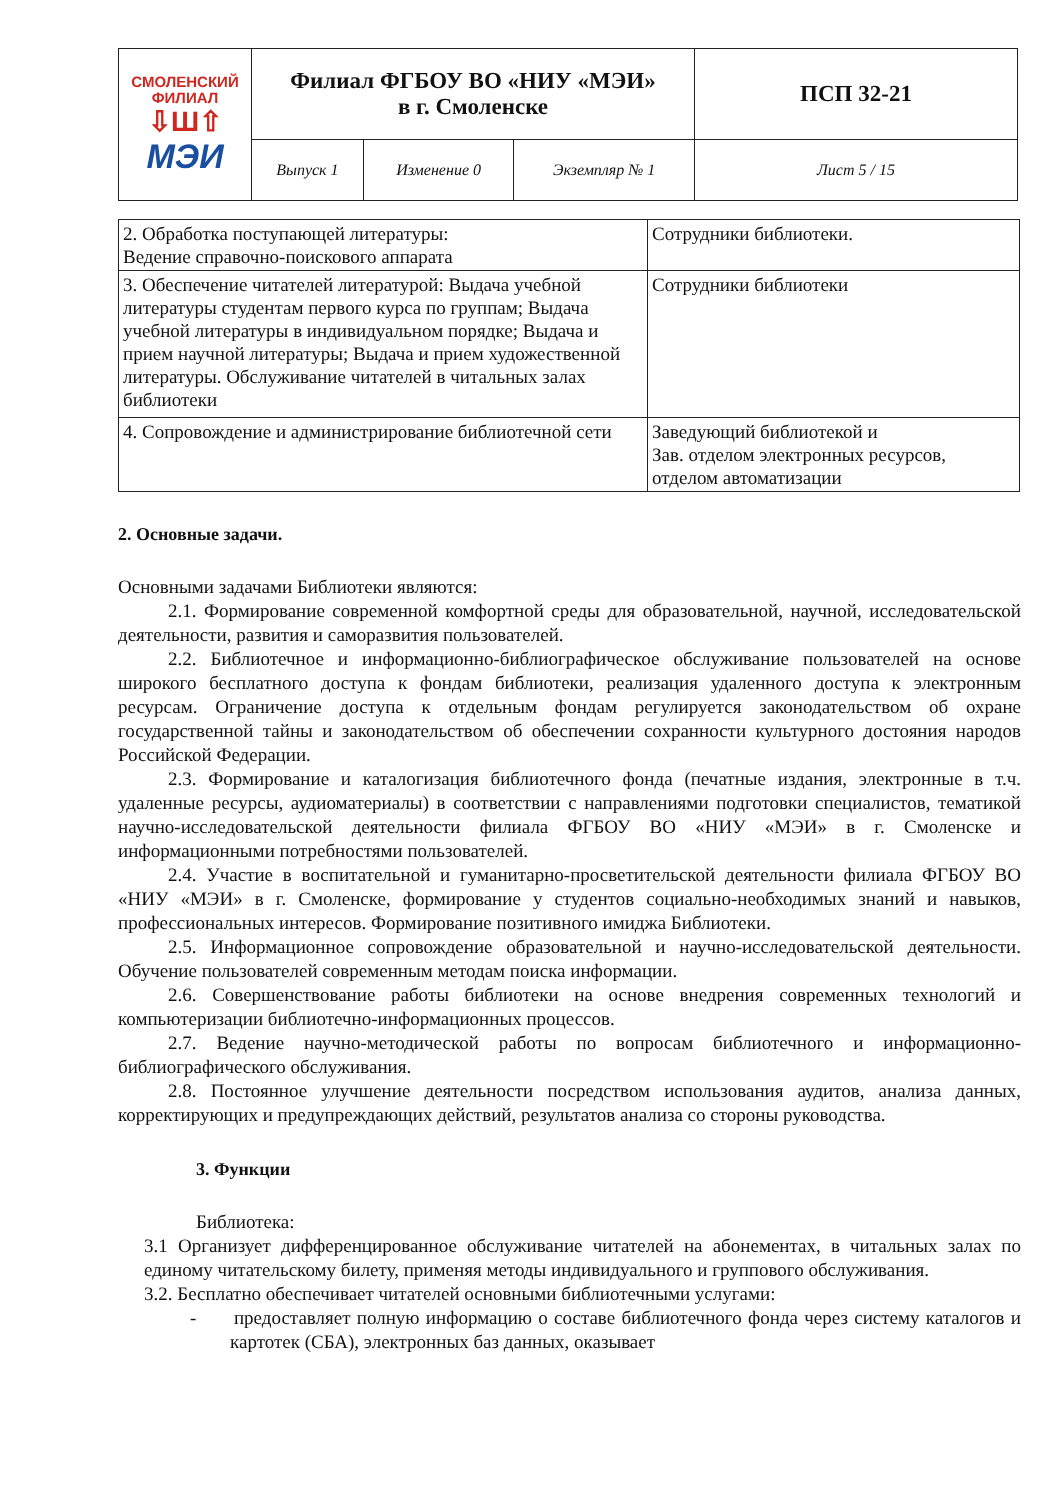| СМОЛЕНСКИЙ ФИЛИАЛ ⇩Ш⇧ МЭИ | Филиал ФГБОУ ВО «НИУ «МЭИ» в г. Смоленске | | | ПСП 32-21 |
| | Выпуск 1 | Изменение 0 | Экземпляр № 1 | Лист 5 / 15 |
| 2. Обработка поступающей литературы: Ведение справочно-поискового аппарата | Сотрудники библиотеки. |
| 3. Обеспечение читателей литературой: Выдача учебной литературы студентам первого курса по группам; Выдача учебной литературы в индивидуальном порядке; Выдача и прием научной литературы; Выдача и прием художественной литературы. Обслуживание читателей в читальных залах библиотеки | Сотрудники библиотеки |
| 4. Сопровождение и администрирование библиотечной сети | Заведующий библиотекой и Зав. отделом электронных ресурсов, отделом автоматизации |
2. Основные задачи.
Основными задачами Библиотеки являются:
2.1. Формирование современной комфортной среды для образовательной, научной, исследовательской деятельности, развития и саморазвития пользователей.
2.2. Библиотечное и информационно-библиографическое обслуживание пользователей на основе широкого бесплатного доступа к фондам библиотеки, реализация удаленного доступа к электронным ресурсам. Ограничение доступа к отдельным фондам регулируется законодательством об охране государственной тайны и законодательством об обеспечении сохранности культурного достояния народов Российской Федерации.
2.3. Формирование и каталогизация библиотечного фонда (печатные издания, электронные в т.ч. удаленные ресурсы, аудиоматериалы) в соответствии с направлениями подготовки специалистов, тематикой научно-исследовательской деятельности филиала ФГБОУ ВО «НИУ «МЭИ» в г. Смоленске и информационными потребностями пользователей.
2.4. Участие в воспитательной и гуманитарно-просветительской деятельности филиала ФГБОУ ВО «НИУ «МЭИ» в г. Смоленске, формирование у студентов социально-необходимых знаний и навыков, профессиональных интересов. Формирование позитивного имиджа Библиотеки.
2.5. Информационное сопровождение образовательной и научно-исследовательской деятельности. Обучение пользователей современным методам поиска информации.
2.6. Совершенствование работы библиотеки на основе внедрения современных технологий и компьютеризации библиотечно-информационных процессов.
2.7. Ведение научно-методической работы по вопросам библиотечного и информационно-библиографического обслуживания.
2.8. Постоянное улучшение деятельности посредством использования аудитов, анализа данных, корректирующих и предупреждающих действий, результатов анализа со стороны руководства.
3. Функции
Библиотека:
3.1 Организует дифференцированное обслуживание читателей на абонементах, в читальных залах по единому читательскому билету, применяя методы индивидуального и группового обслуживания.
3.2. Бесплатно обеспечивает читателей основными библиотечными услугами:
- предоставляет полную информацию о составе библиотечного фонда через систему каталогов и картотек (СБА), электронных баз данных, оказывает